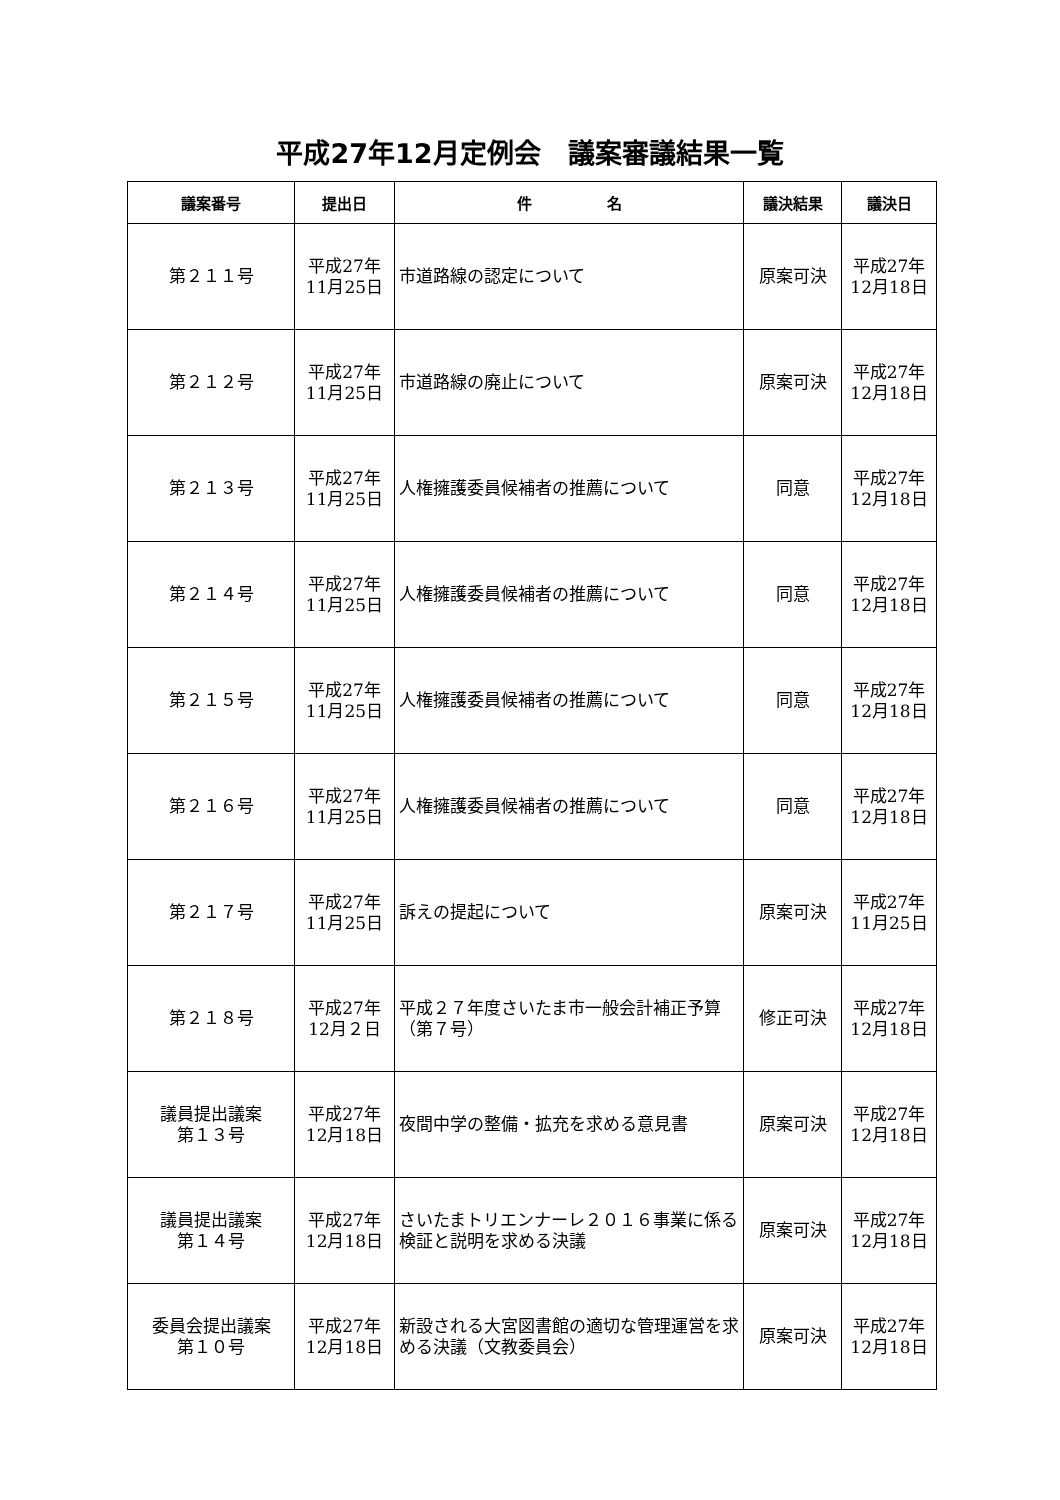平成27年12月定例会　議案審議結果一覧
| 議案番号 | 提出日 | 件 名 | 議決結果 | 議決日 |
| --- | --- | --- | --- | --- |
| 第２１１号 | 平成27年 11月25日 | 市道路線の認定について | 原案可決 | 平成27年 12月18日 |
| 第２１２号 | 平成27年 11月25日 | 市道路線の廃止について | 原案可決 | 平成27年 12月18日 |
| 第２１３号 | 平成27年 11月25日 | 人権擁護委員候補者の推薦について | 同意 | 平成27年 12月18日 |
| 第２１４号 | 平成27年 11月25日 | 人権擁護委員候補者の推薦について | 同意 | 平成27年 12月18日 |
| 第２１５号 | 平成27年 11月25日 | 人権擁護委員候補者の推薦について | 同意 | 平成27年 12月18日 |
| 第２１６号 | 平成27年 11月25日 | 人権擁護委員候補者の推薦について | 同意 | 平成27年 12月18日 |
| 第２１７号 | 平成27年 11月25日 | 訴えの提起について | 原案可決 | 平成27年 11月25日 |
| 第２１８号 | 平成27年 12月２日 | 平成２７年度さいたま市一般会計補正予算（第７号） | 修正可決 | 平成27年 12月18日 |
| 議員提出議案 第１３号 | 平成27年 12月18日 | 夜間中学の整備・拡充を求める意見書 | 原案可決 | 平成27年 12月18日 |
| 議員提出議案 第１４号 | 平成27年 12月18日 | さいたまトリエンナーレ２０１６事業に係る検証と説明を求める決議 | 原案可決 | 平成27年 12月18日 |
| 委員会提出議案 第１０号 | 平成27年 12月18日 | 新設される大宮図書館の適切な管理運営を求める決議（文教委員会） | 原案可決 | 平成27年 12月18日 |